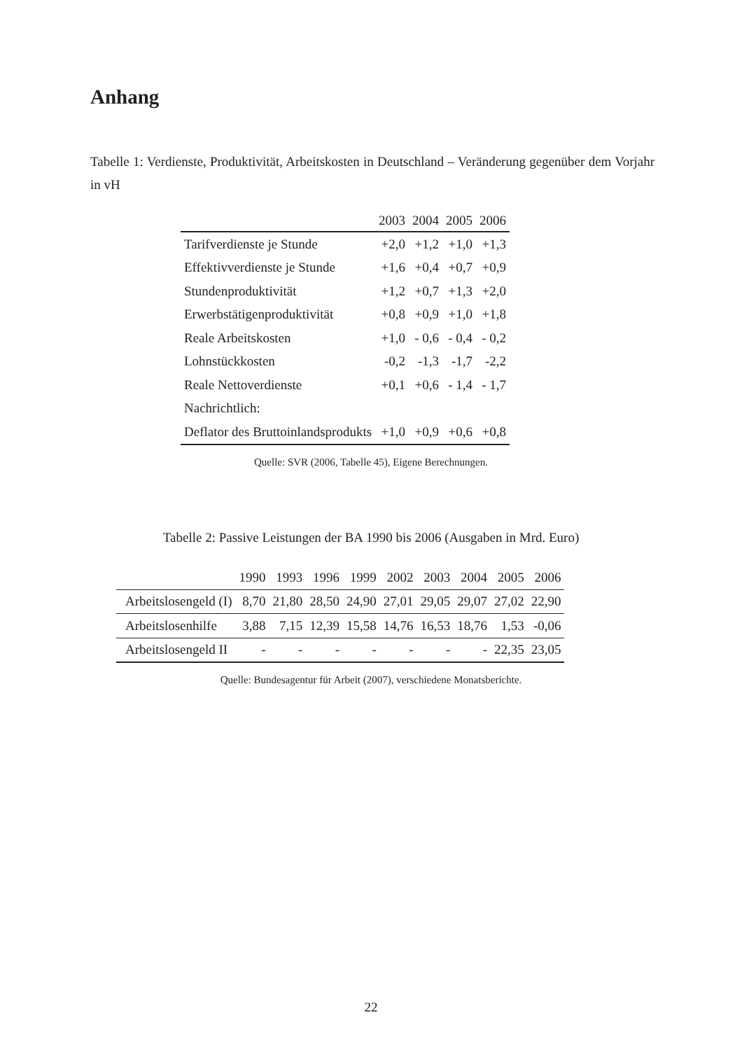Anhang
Tabelle 1: Verdienste, Produktivität, Arbeitskosten in Deutschland – Veränderung gegenüber dem Vorjahr in vH
| | 2003 | 2004 | 2005 | 2006 |
| --- | --- | --- | --- | --- |
| Tarifverdienste je Stunde | +2,0 | +1,2 | +1,0 | +1,3 |
| Effektivverdienste je Stunde | +1,6 | +0,4 | +0,7 | +0,9 |
| Stundenproduktivität | +1,2 | +0,7 | +1,3 | +2,0 |
| Erwerbstätigenproduktivität | +0,8 | +0,9 | +1,0 | +1,8 |
| Reale Arbeitskosten | +1,0 | - 0,6 | - 0,4 | - 0,2 |
| Lohnstückkosten | -0,2 | -1,3 | -1,7 | -2,2 |
| Reale Nettoverdienste | +0,1 | +0,6 | - 1,4 | - 1,7 |
| Nachrichtlich: | | | | |
| Deflator des Bruttoinlandsprodukts | +1,0 | +0,9 | +0,6 | +0,8 |
Quelle: SVR (2006, Tabelle 45), Eigene Berechnungen.
Tabelle 2: Passive Leistungen der BA 1990 bis 2006 (Ausgaben in Mrd. Euro)
| | 1990 | 1993 | 1996 | 1999 | 2002 | 2003 | 2004 | 2005 | 2006 |
| --- | --- | --- | --- | --- | --- | --- | --- | --- | --- |
| Arbeitslosengeld (I) | 8,70 | 21,80 | 28,50 | 24,90 | 27,01 | 29,05 | 29,07 | 27,02 | 22,90 |
| Arbeitslosenhilfe | 3,88 | 7,15 | 12,39 | 15,58 | 14,76 | 16,53 | 18,76 | 1,53 | -0,06 |
| Arbeitslosengeld II | - | - | - | - | - | - | - | 22,35 | 23,05 |
Quelle: Bundesagentur für Arbeit (2007), verschiedene Monatsberichte.
22